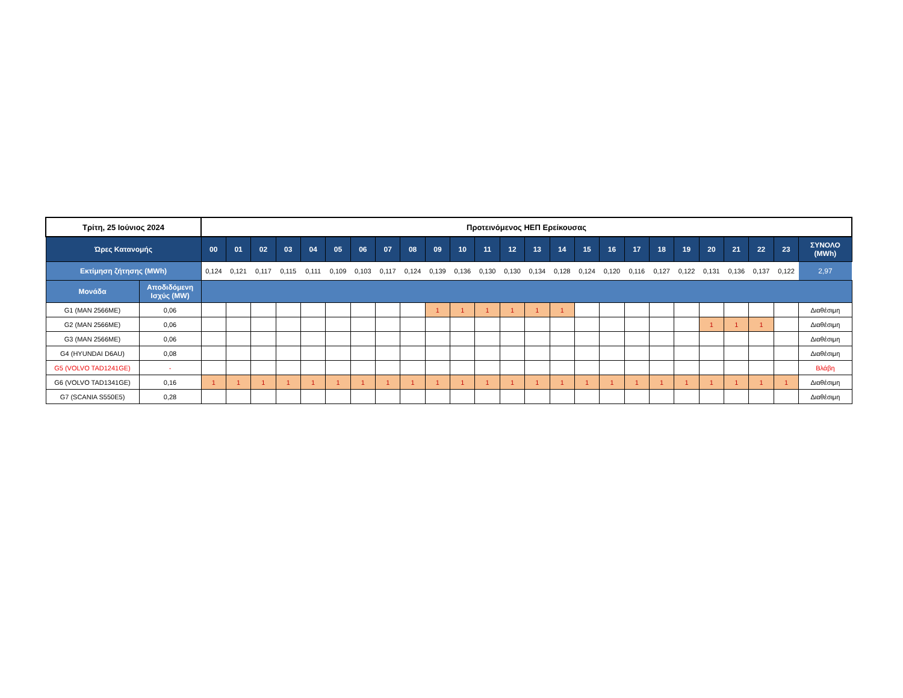| Τρίτη, 25 Ιούνιος 2024 | | Προτεινόμενος ΗΕΠ Ερείκουσας | | | | | | | | | | | | | | | | | | | | | | | | |
| --- | --- | --- | --- | --- | --- | --- | --- | --- | --- | --- | --- | --- | --- | --- | --- | --- | --- | --- | --- | --- | --- | --- | --- | --- | --- | --- |
| Ώρες Κατανομής | | 00 | 01 | 02 | 03 | 04 | 05 | 06 | 07 | 08 | 09 | 10 | 11 | 12 | 13 | 14 | 15 | 16 | 17 | 18 | 19 | 20 | 21 | 22 | 23 | ΣΥΝΟΛΟ (MWh) |
| Εκτίμηση ζήτησης (MWh) | | 0,124 | 0,121 | 0,117 | 0,115 | 0,111 | 0,109 | 0,103 | 0,117 | 0,124 | 0,139 | 0,136 | 0,130 | 0,130 | 0,134 | 0,128 | 0,124 | 0,120 | 0,116 | 0,127 | 0,122 | 0,131 | 0,136 | 0,137 | 0,122 | 2,97 |
| Μονάδα | Αποδιδόμενη Ισχύς (MW) | | | | | | | | | | | | | | | | | | | | | | | | | |
| G1 (MAN 2566ME) | 0,06 | | | | | | | | | | 1 | 1 | 1 | 1 | 1 | 1 | | | | | | | | | | Διαθέσιμη |
| G2 (MAN 2566ME) | 0,06 | | | | | | | | | | | | | | | | | | | | | 1 | 1 | 1 | | Διαθέσιμη |
| G3 (MAN 2566ME) | 0,06 | | | | | | | | | | | | | | | | | | | | | | | | | Διαθέσιμη |
| G4 (HYUNDAI D6AU) | 0,08 | | | | | | | | | | | | | | | | | | | | | | | | | Διαθέσιμη |
| G5 (VOLVO TAD1241GE) | - | | | | | | | | | | | | | | | | | | | | | | | | | Βλάβη |
| G6 (VOLVO TAD1341GE) | 0,16 | 1 | 1 | 1 | 1 | 1 | 1 | 1 | 1 | 1 | 1 | 1 | 1 | 1 | 1 | 1 | 1 | 1 | 1 | 1 | 1 | 1 | 1 | 1 | 1 | Διαθέσιμη |
| G7 (SCANIA S550E5) | 0,28 | | | | | | | | | | | | | | | | | | | | | | | | | Διαθέσιμη |